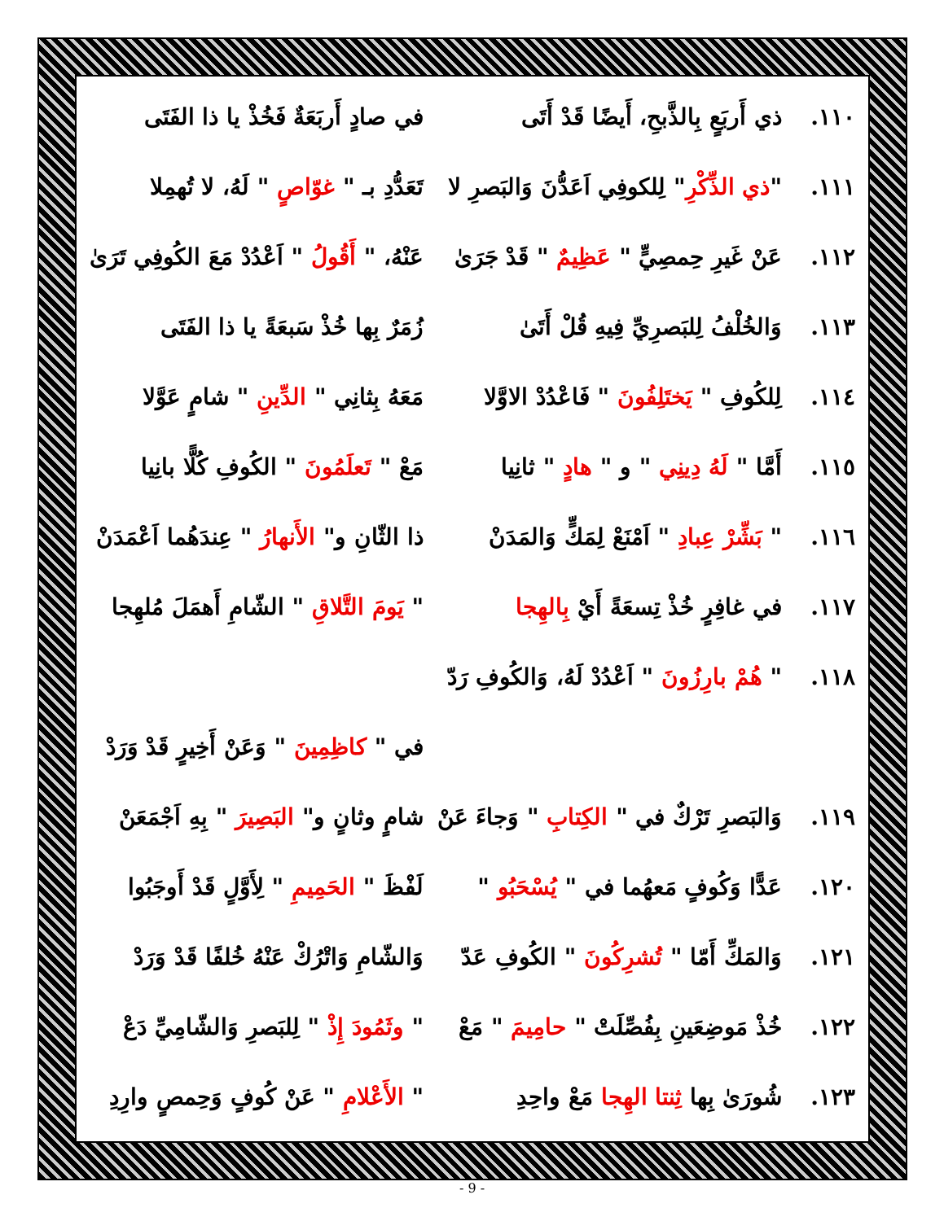١١٠. ذي أَربَعٍ بِالذَّبحِ، أَيضًا قَدْ أَتَى في صادٍ أَربَعَةٌ فَخُذْ يا ذا الفَتَى
١١١. "ذي الذِّكْرِ" لِلكوفِي اَعَدُّنَ وَالبَصرِ لا تَعَدُّدِ بـ " غوّاصٍ " لَهُ، لا تُهمِلا
١١٢. عَنْ غَيرِ حِمصِيٍّ " عَظِيمٌ " قَدْ جَرَىٰ عَنْهُ، " أَقُولُ " اَعْدُدْ مَعَ الكُوفِي تَرَىٰ
١١٣. وَالخُلْفُ لِلبَصرِيِّ فِيهِ قُلْ أَتَىٰ زُمَرٌ بِها خُذْ سَبعَةً يا ذا الفَتَى
١١٤. لِلكُوفِ " يَختَلِفُونَ " فَاعْدُدْ الاوَّلا مَعَهُ بِثانِي " الدِّينِ " شامٍ عَوَّلا
١١٥. أَمَّا " لَهُ دِينِي " و " هادٍ " ثانِيا مَعْ " تَعلَمُونَ " الكُوفِ كُلًّا بانِيا
١١٦. " بَشِّرْ عِبادِ " اَمْنَعْ لِمَكٍّ وَالمَدَنْ ذا الثّانِ و" الأَنهارُ " عِندَهُما اَعْمَدَنْ
١١٧. في غافِرٍ خُذْ تِسعَةً أَيْ بِالهِجا " يَومَ التَّلاقِ " الشّامِ أَهمَلَ مُلهِجا
١١٨. " هُمْ بارِزُونَ " اَعْدُدْ لَهُ، وَالكُوفِ رَدّ
في " كاظِمِينَ " وَعَنْ أَخِيرٍ قَدْ وَرَدْ
١١٩. وَالبَصرِ تَرْكٌ في " الكِتابِ " وَجاءَ عَنْ شامٍ وثانٍ و" البَصِيرَ " بِهِ اَجْمَعَنْ
١٢٠. عَدًّا وَكُوفٍ مَعهُما في " يُسْحَبُو " لَفْظَ " الحَمِيمِ " لِأَوَّلٍ قَدْ أَوجَبُوا
١٢١. وَالمَكِّ أَمّا " تُشرِكُونَ " الكُوفِ عَدّ وَالشّامِ وَاتْرُكْ عَنْهُ خُلفًا قَدْ وَرَدْ
١٢٢. خُذْ مَوضِعَينِ بِفُصِّلَتْ " حامِيمَ " مَعْ " وثَمُودَ إِذْ " لِلبَصرِ وَالشّامِيِّ دَعْ
١٢٣. شُورَىٰ بِها ثِنتا الهِجا مَعْ واحِدِ " الأَعْلامِ " عَنْ كُوفٍ وَحِمصٍ وارِدِ
- 9 -